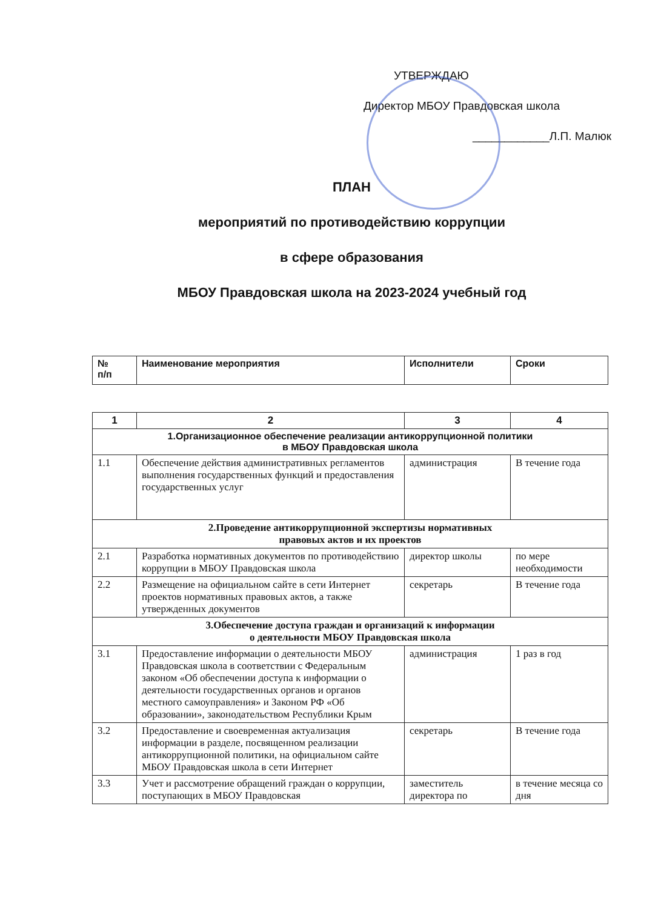УТВЕРЖДАЮ
Директор МБОУ Правдовская школа
____________Л.П. Малюк
ПЛАН
мероприятий по противодействию коррупции
в сфере образования
МБОУ Правдовская школа на 2023-2024 учебный год
| № п/п | Наименование мероприятия | Исполнители | Сроки |
| --- | --- | --- | --- |
| 1 | 2 | 3 | 4 |
| 1.Организационное обеспечение реализации антикоррупционной политики в МБОУ Правдовская школа | | | |
| 1.1 | Обеспечение действия административных регламентов выполнения государственных функций и предоставления государственных услуг | администрация | В течение года |
| 2.Проведение антикоррупционной экспертизы нормативных правовых актов и их проектов | | | |
| 2.1 | Разработка нормативных документов по противодействию коррупции в МБОУ Правдовская школа | директор школы | по мере необходимости |
| 2.2 | Размещение на официальном сайте в сети Интернет проектов нормативных правовых актов, а также утвержденных документов | секретарь | В течение года |
| 3.Обеспечение доступа граждан и организаций к информации о деятельности МБОУ Правдовская школа | | | |
| 3.1 | Предоставление информации о деятельности МБОУ Правдовская школа в соответствии с Федеральным законом «Об обеспечении доступа к информации о деятельности государственных органов и органов местного самоуправления» и Законом РФ «Об образовании», законодательством Республики Крым | администрация | 1 раз в год |
| 3.2 | Предоставление и своевременная актуализация информации в разделе, посвященном реализации антикоррупционной политики, на официальном сайте МБОУ Правдовская школа в сети Интернет | секретарь | В течение года |
| 3.3 | Учет и рассмотрение обращений граждан о коррупции, поступающих в МБОУ Правдовская | заместитель директора по | в течение месяца со дня |